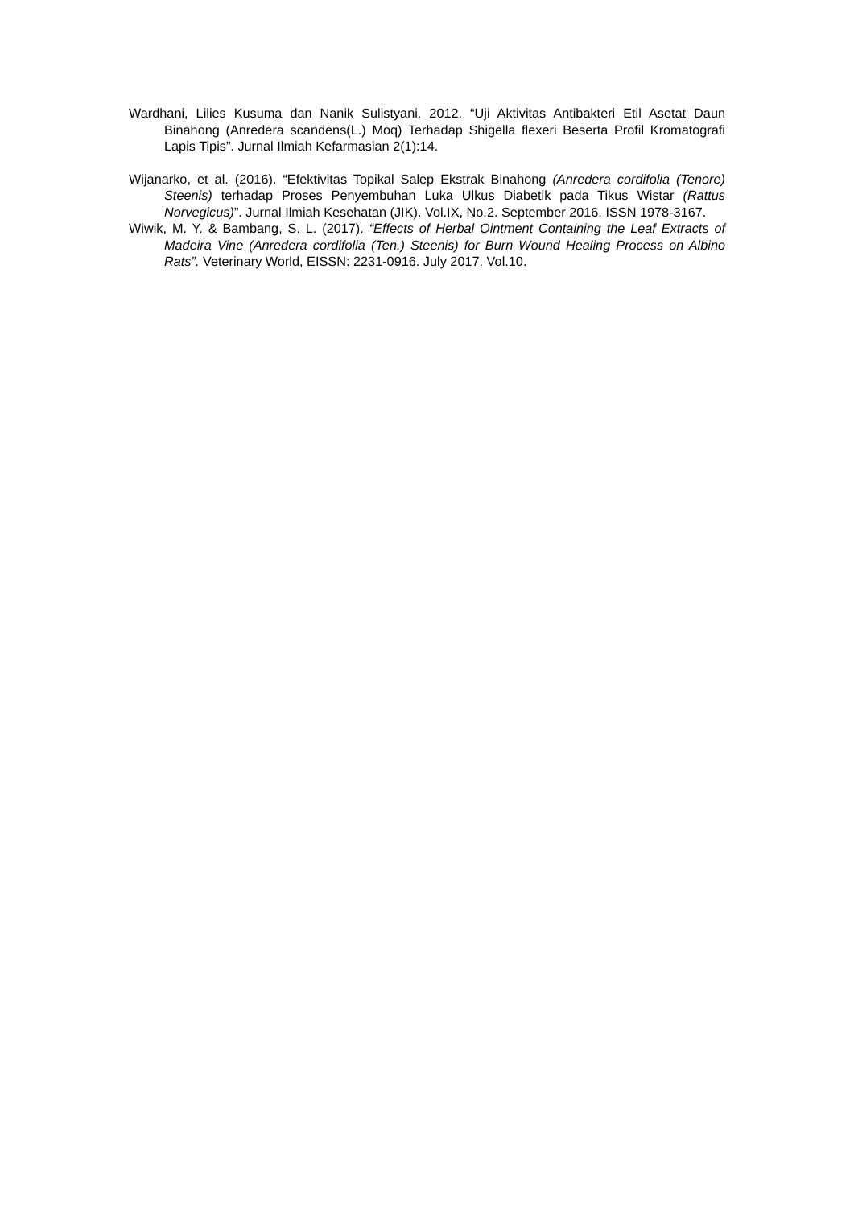Wardhani, Lilies Kusuma dan Nanik Sulistyani. 2012. “Uji Aktivitas Antibakteri Etil Asetat Daun Binahong (Anredera scandens(L.) Moq) Terhadap Shigella flexeri Beserta Profil Kromatografi Lapis Tipis”. Jurnal Ilmiah Kefarmasian 2(1):14.
Wijanarko, et al. (2016). “Efektivitas Topikal Salep Ekstrak Binahong (Anredera cordifolia (Tenore) Steenis) terhadap Proses Penyembuhan Luka Ulkus Diabetik pada Tikus Wistar (Rattus Norvegicus)”. Jurnal Ilmiah Kesehatan (JIK). Vol.IX, No.2. September 2016. ISSN 1978-3167.
Wiwik, M. Y. & Bambang, S. L. (2017). “Effects of Herbal Ointment Containing the Leaf Extracts of Madeira Vine (Anredera cordifolia (Ten.) Steenis) for Burn Wound Healing Process on Albino Rats”. Veterinary World, EISSN: 2231-0916. July 2017. Vol.10.